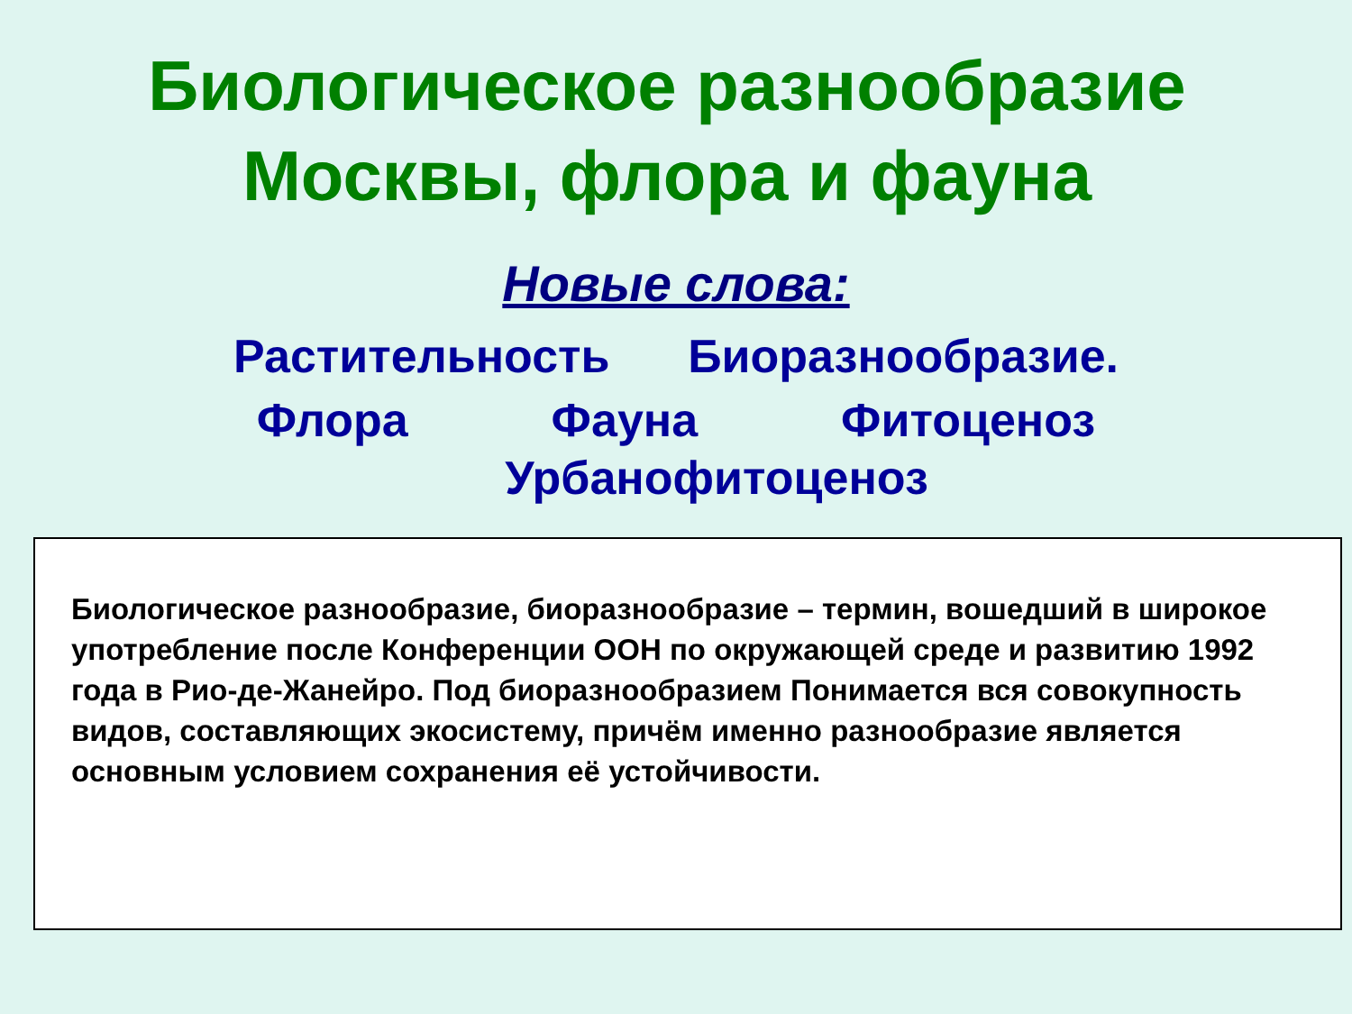Биологическое разнообразие
Москвы, флора и фауна
Новые слова:
Растительность Биоразнообразие.
Флора Фауна Фитоценоз
Урбанофитоценоз
Биологическое разнообразие, биоразнообразие – термин, вошедший в широкое употребление после Конференции ООН по окружающей среде и развитию 1992 года в Рио-де-Жанейро. Под биоразнообразием Понимается вся совокупность видов, составляющих экосистему, причём именно разнообразие является основным условием сохранения её устойчивости.